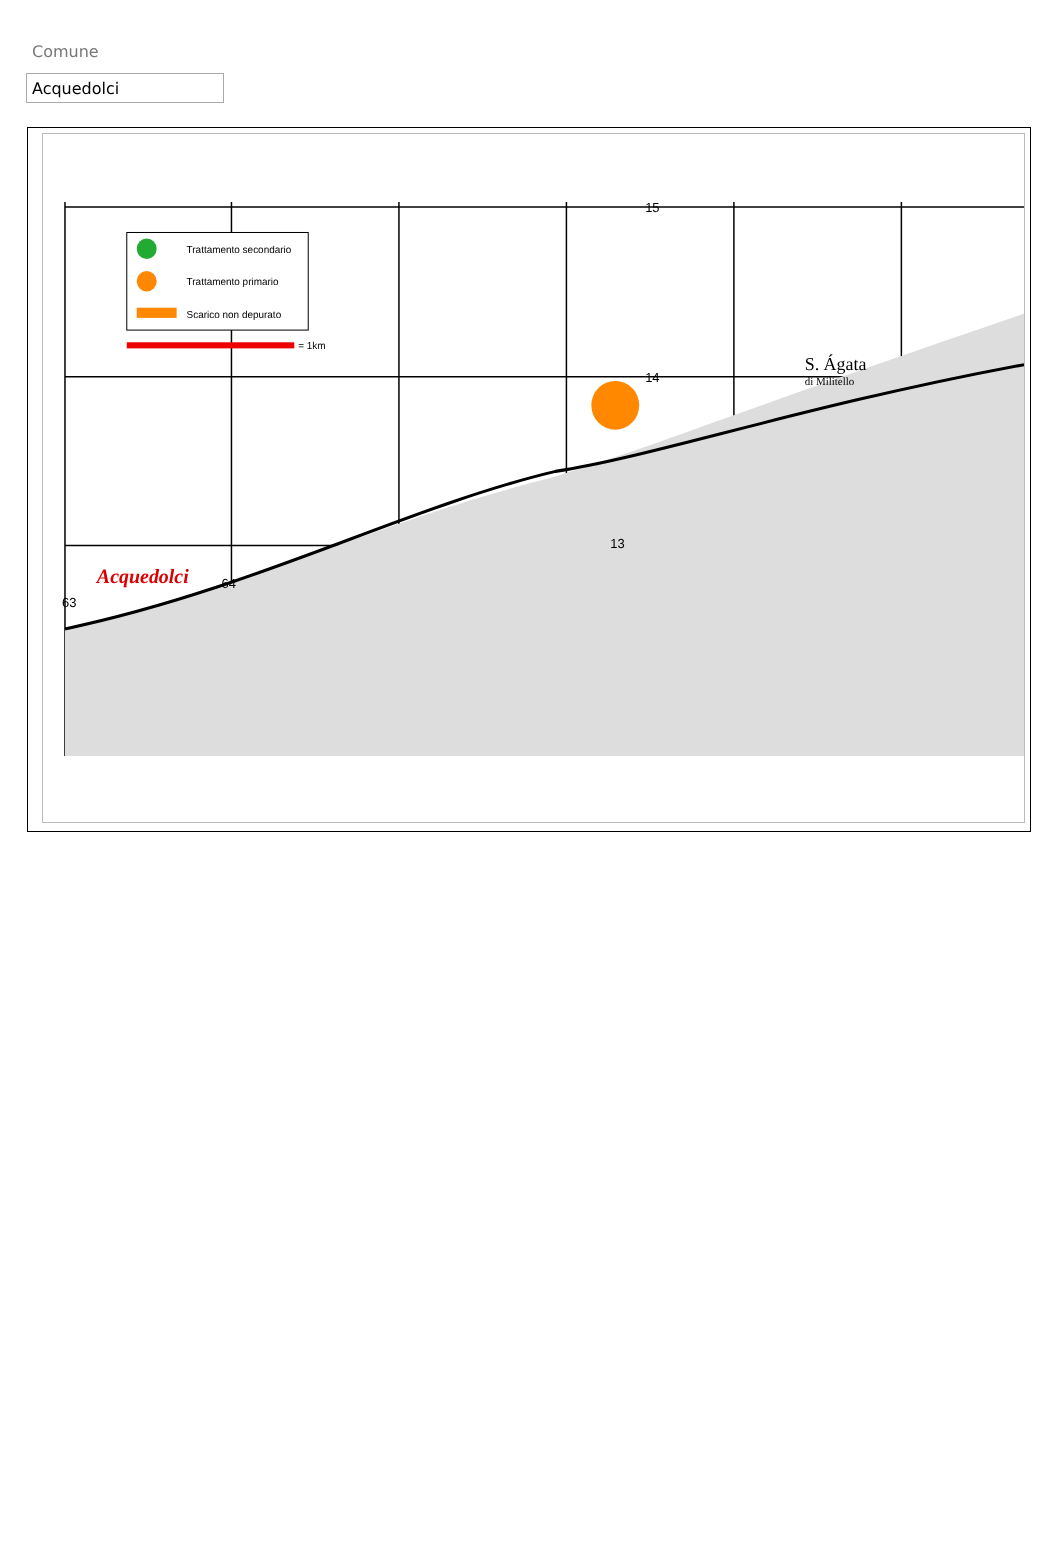Comune
Acquedolci
Trattamento secondario
Trattamento primario
Scarico non depurato
= 1km
Acquedolci
S. Ágata
di Militello
15
14
13
63
64